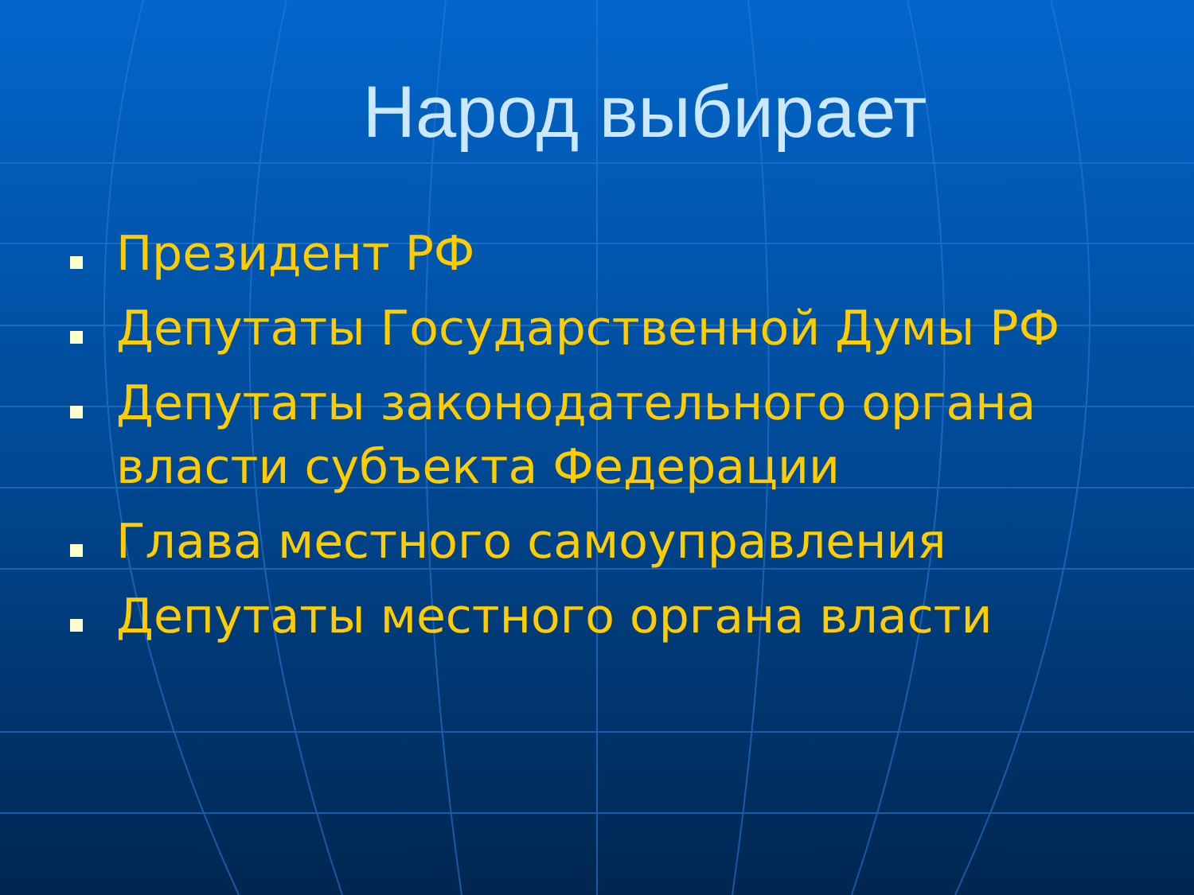Народ выбирает
Президент РФ
Депутаты Государственной Думы РФ
Депутаты законодательного органа власти субъекта Федерации
Глава местного самоуправления
Депутаты местного органа власти